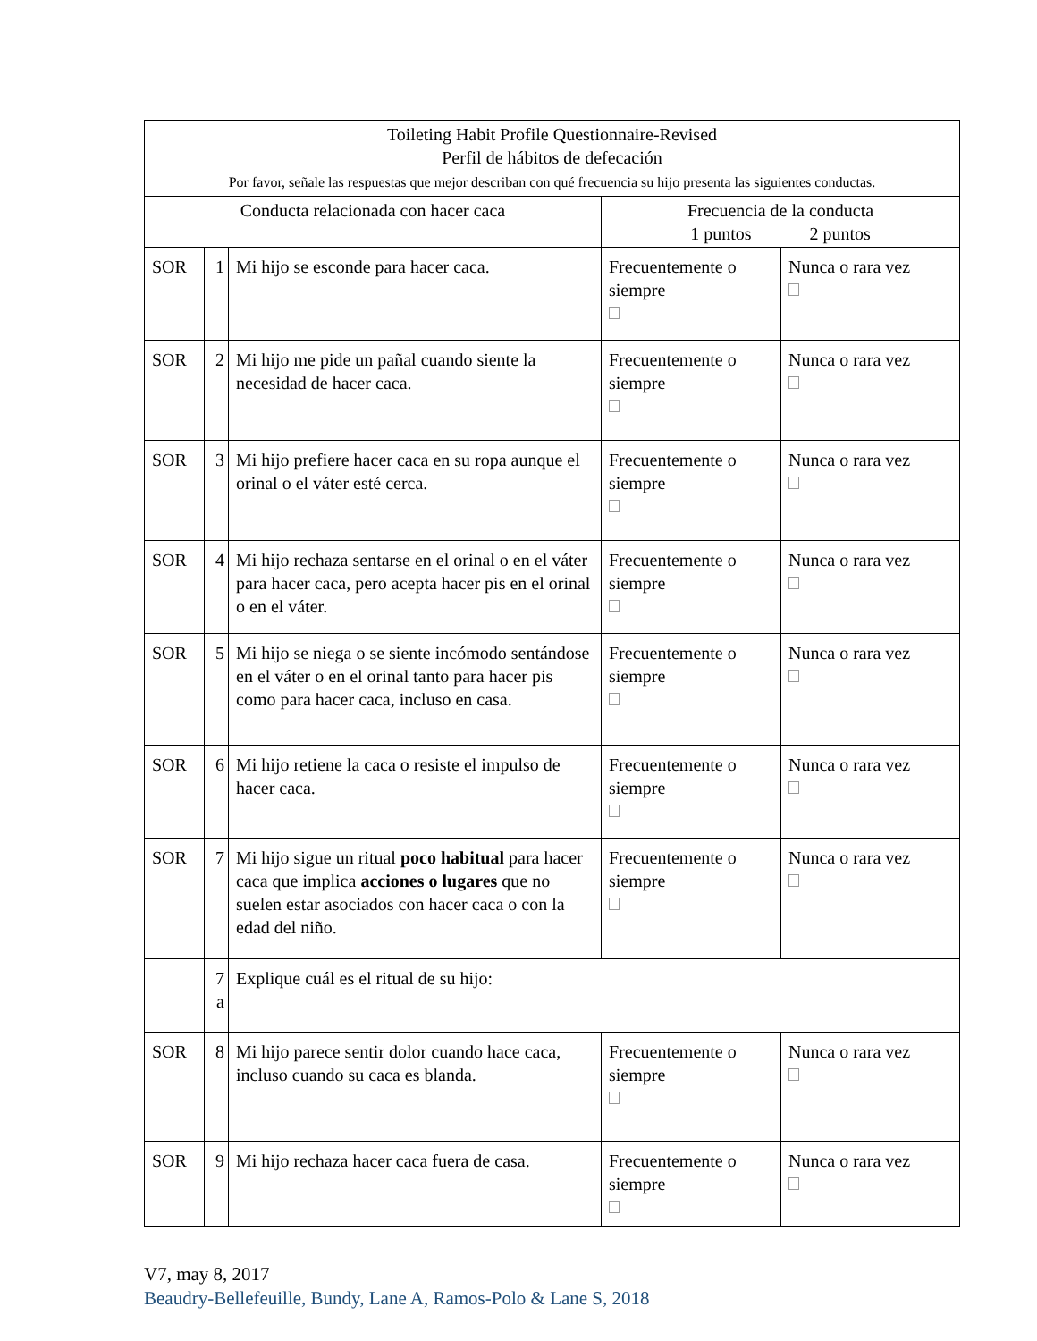| Toileting Habit Profile Questionnaire-Revised Perfil de hábitos de defecación Por favor, señale las respuestas que mejor describan con qué frecuencia su hijo presenta las siguientes conductas. | | | | |
| --- | --- | --- | --- | --- |
| Conducta relacionada con hacer caca | | | Frecuencia de la conducta 1 puntos 2 puntos | |
| SOR | 1 | Mi hijo se esconde para hacer caca. | Frecuentemente o siempre | Nunca o rara vez |
| SOR | 2 | Mi hijo me pide un pañal cuando siente la necesidad de hacer caca. | Frecuentemente o siempre | Nunca o rara vez |
| SOR | 3 | Mi hijo prefiere hacer caca en su ropa aunque el orinal o el váter esté cerca. | Frecuentemente o siempre | Nunca o rara vez |
| SOR | 4 | Mi hijo rechaza sentarse en el orinal o en el váter para hacer caca, pero acepta hacer pis en el orinal o en el váter. | Frecuentemente o siempre | Nunca o rara vez |
| SOR | 5 | Mi hijo se niega o se siente incómodo sentándose en el váter o en el orinal tanto para hacer pis como para hacer caca, incluso en casa. | Frecuentemente o siempre | Nunca o rara vez |
| SOR | 6 | Mi hijo retiene la caca o resiste el impulso de hacer caca. | Frecuentemente o siempre | Nunca o rara vez |
| SOR | 7 | Mi hijo sigue un ritual poco habitual para hacer caca que implica acciones o lugares que no suelen estar asociados con hacer caca o con la edad del niño. | Frecuentemente o siempre | Nunca o rara vez |
| | 7 a | Explique cuál es el ritual de su hijo: | | |
| SOR | 8 | Mi hijo parece sentir dolor cuando hace caca, incluso cuando su caca es blanda. | Frecuentemente o siempre | Nunca o rara vez |
| SOR | 9 | Mi hijo rechaza hacer caca fuera de casa. | Frecuentemente o siempre | Nunca o rara vez |
V7, may 8, 2017
Beaudry-Bellefeuille, Bundy, Lane A, Ramos-Polo & Lane S, 2018